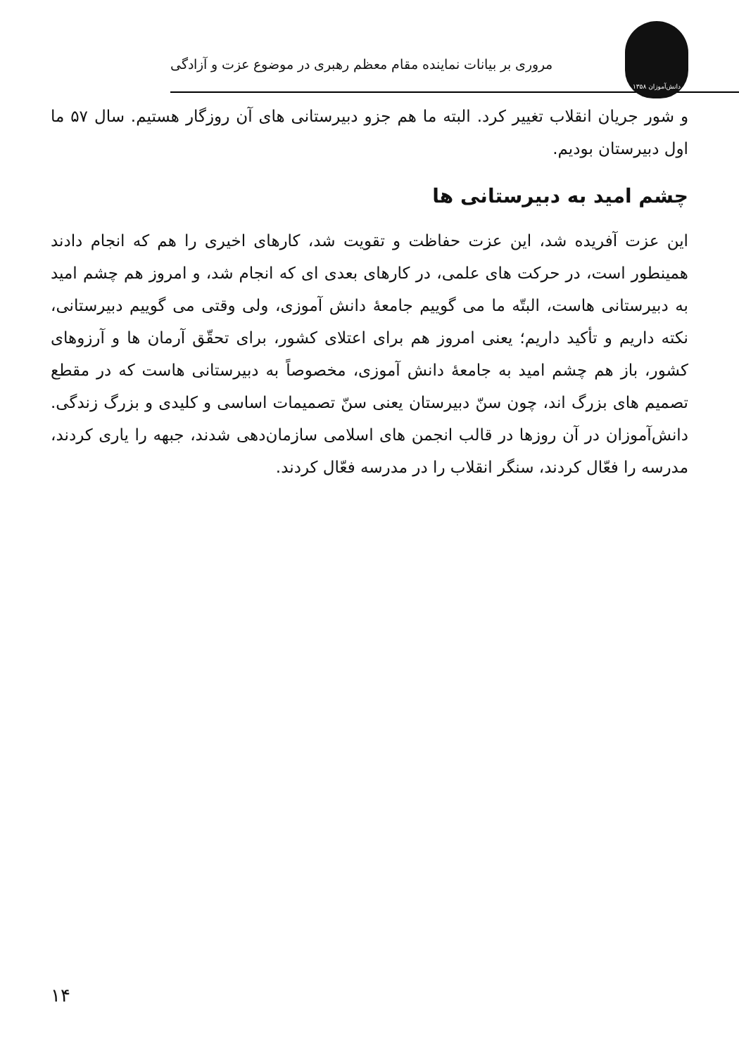دانش‌آموزان ۱۳۵۸
مروری بر بیانات نماینده مقام معظم رهبری در موضوع عزت و آزادگی
و شور جریان انقلاب تغییر کرد. البته ما هم جزو دبیرستانی های آن روزگار هستیم. سال ۵۷ ما اول دبیرستان بودیم.
چشم امید به دبیرستانی ها
این عزت آفریده شد، این عزت حفاظت و تقویت شد، کارهای اخیری را هم که انجام دادند همینطور است، در حرکت های علمی، در کارهای بعدی ای که انجام شد، و امروز هم چشم امید به دبیرستانی هاست، البتّه ما می گوییم جامعهٔ دانش آموزی، ولی وقتی می گوییم دبیرستانی، نکته داریم و تأکید داریم؛ یعنی امروز هم برای اعتلای کشور، برای تحقّق آرمان ها و آرزوهای کشور، باز هم چشم امید به جامعهٔ دانش آموزی، مخصوصاً به دبیرستانی هاست که در مقطع تصمیم های بزرگ اند، چون سنّ دبیرستان یعنی سنّ تصمیمات اساسی و کلیدی و بزرگ زندگی. دانش‌آموزان در آن روزها در قالب انجمن های اسلامی سازمان‌دهی شدند، جبهه را یاری کردند، مدرسه را فعّال کردند، سنگر انقلاب را در مدرسه فعّال کردند.
۱۴